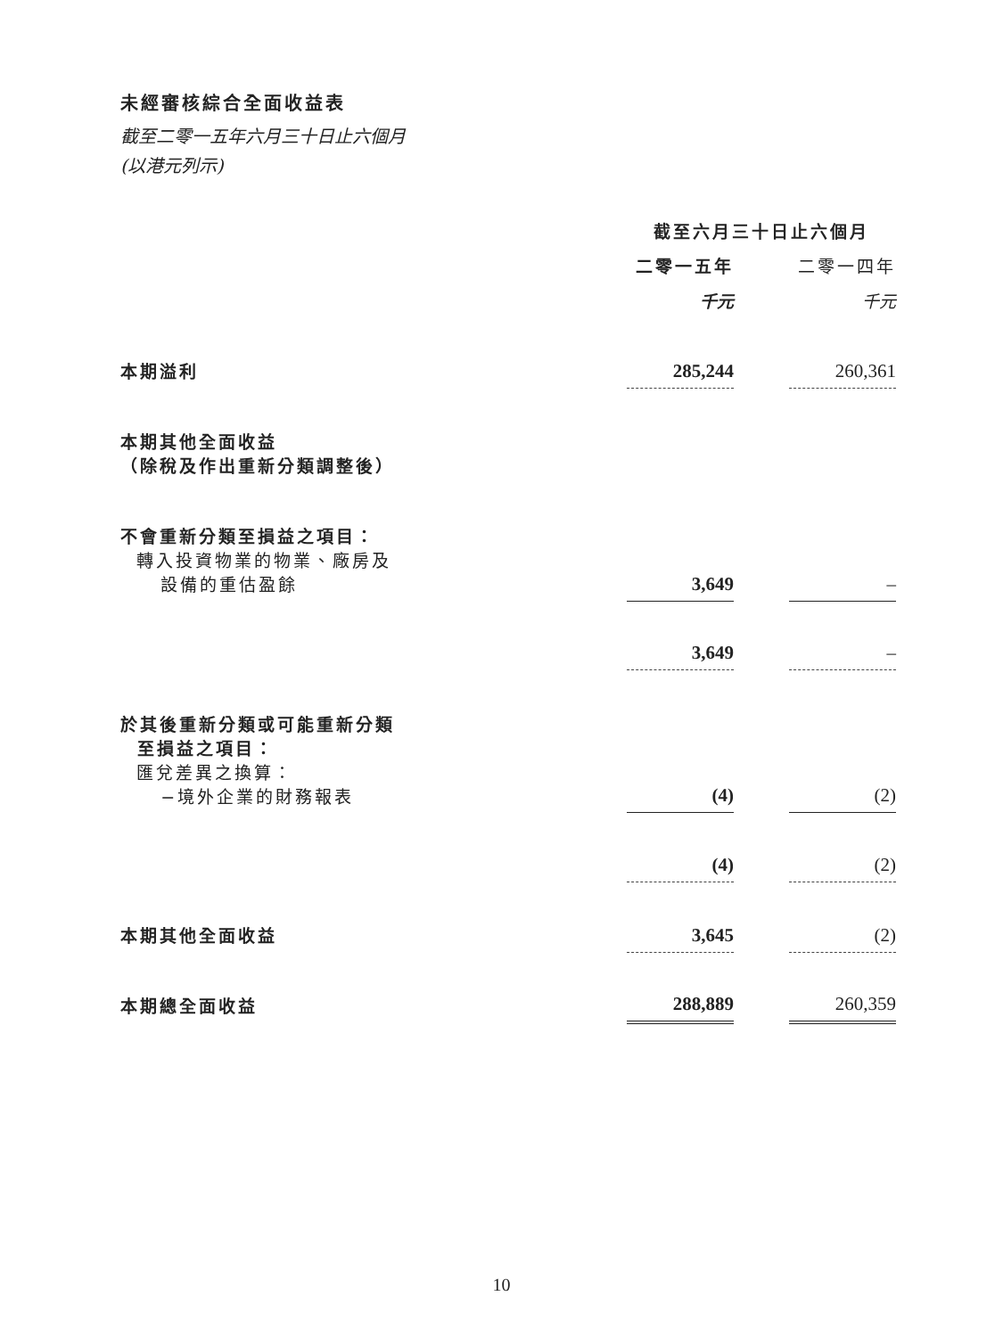未經審核綜合全面收益表
截至二零一五年六月三十日止六個月
(以港元列示)
| | 截至六月三十日止六個月 | | |
| | 二零一五年 | | 二零一四年 |
| | 千元 | | 千元 |
| 本期溢利 | 285,244 | | 260,361 |
| 本期其他全面收益 （除稅及作出重新分類調整後） | | | |
| 不會重新分類至損益之項目： 轉入投資物業的物業、廠房及 設備的重估盈餘 | 3,649 | | – |
| | 3,649 | | – |
| 於其後重新分類或可能重新分類 至損益之項目： 匯兌差異之換算： −境外企業的財務報表 | (4) | | (2) |
| | (4) | | (2) |
| 本期其他全面收益 | 3,645 | | (2) |
| 本期總全面收益 | 288,889 | | 260,359 |
10